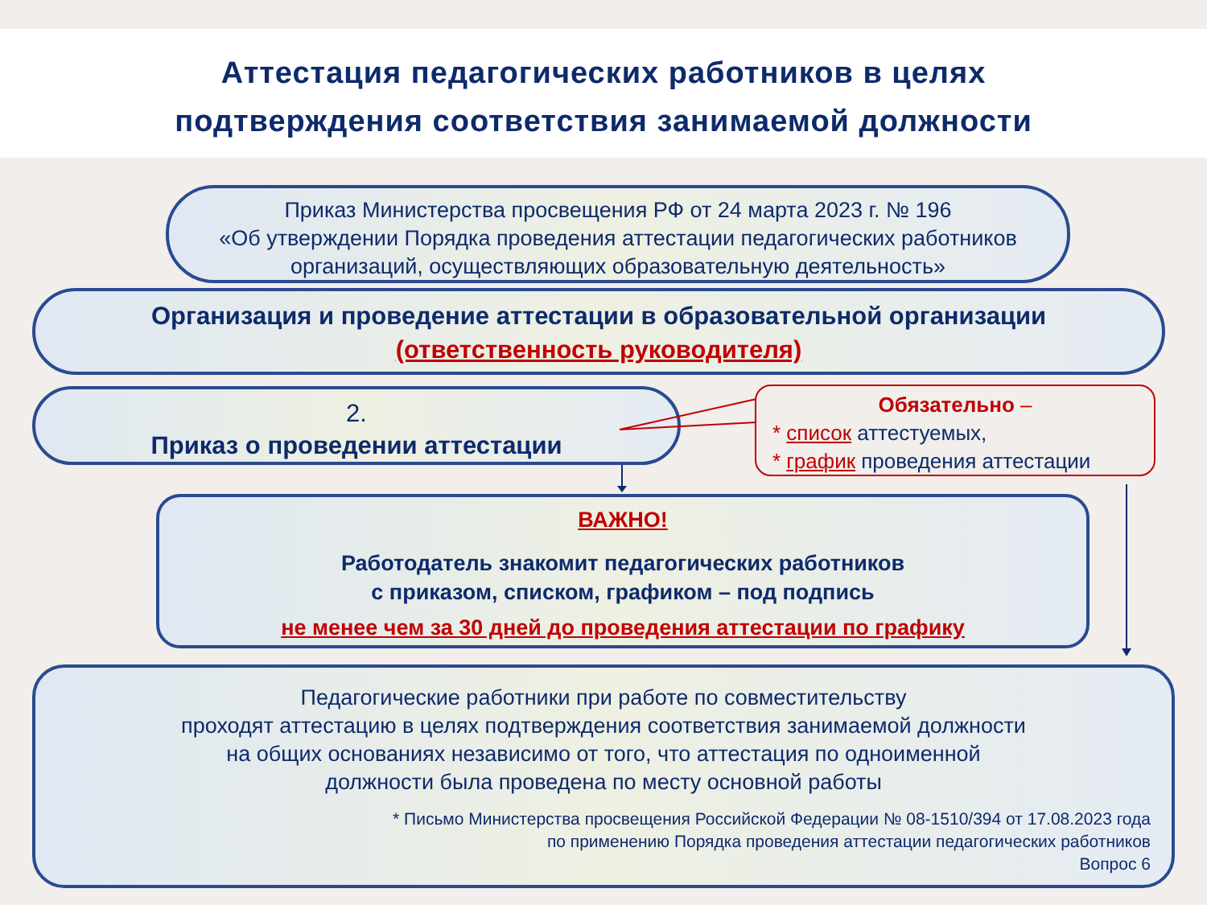Аттестация педагогических работников в целях
подтверждения соответствия занимаемой должности
Приказ Министерства просвещения РФ от 24 марта 2023 г. № 196
«Об утверждении Порядка проведения аттестации педагогических работников организаций, осуществляющих образовательную деятельность»
Организация и проведение аттестации в образовательной организации
(ответственность руководителя)
2.
Приказ о проведении аттестации
Обязательно –
* список аттестуемых,
* график проведения аттестации
ВАЖНО!
Работодатель знакомит педагогических работников
с приказом, списком, графиком – под подпись
не менее чем за 30 дней до проведения аттестации по графику
Педагогические работники при работе по совместительству
проходят аттестацию в целях подтверждения соответствия занимаемой должности
на общих основаниях независимо от того, что аттестация по одноименной
должности была проведена по месту основной работы
* Письмо Министерства просвещения Российской Федерации № 08-1510/394 от 17.08.2023 года
по применению Порядка проведения аттестации педагогических работников
Вопрос 6